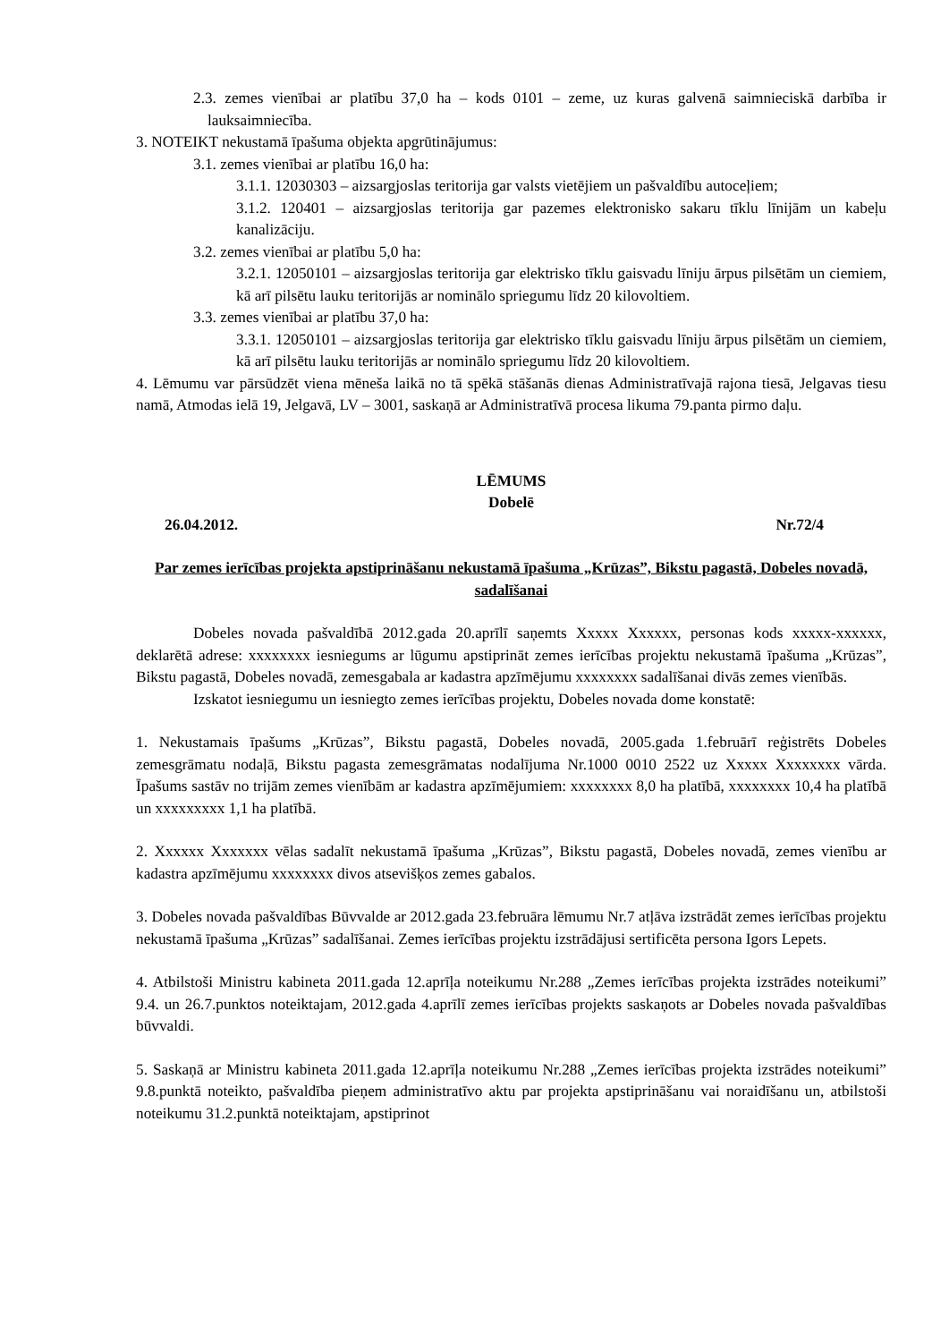2.3. zemes vienībai ar platību 37,0 ha – kods 0101 – zeme, uz kuras galvenā saimnieciskā darbība ir lauksaimniecība.
3. NOTEIKT nekustamā īpašuma objekta apgrūtinājumus:
3.1. zemes vienībai ar platību 16,0 ha:
3.1.1. 12030303 – aizsargjoslas teritorija gar valsts vietējiem un pašvaldību autoceļiem;
3.1.2. 120401 – aizsargjoslas teritorija gar pazemes elektronisko sakaru tīklu līnijām un kabeļu kanalizāciju.
3.2. zemes vienībai ar platību 5,0 ha:
3.2.1. 12050101 – aizsargjoslas teritorija gar elektrisko tīklu gaisvadu līniju ārpus pilsētām un ciemiem, kā arī pilsētu lauku teritorijās ar nominālo spriegumu līdz 20 kilovoltiem.
3.3. zemes vienībai ar platību 37,0 ha:
3.3.1. 12050101 – aizsargjoslas teritorija gar elektrisko tīklu gaisvadu līniju ārpus pilsētām un ciemiem, kā arī pilsētu lauku teritorijās ar nominālo spriegumu līdz 20 kilovoltiem.
4. Lēmumu var pārsūdzēt viena mēneša laikā no tā spēkā stāšanās dienas Administratīvajā rajona tiesā, Jelgavas tiesu namā, Atmodas ielā 19, Jelgavā, LV – 3001, saskaņā ar Administratīvā procesa likuma 79.panta pirmo daļu.
LĒMUMS
Dobelē
26.04.2012. Nr.72/4
Par zemes ierīcības projekta apstiprināšanu nekustamā īpašuma „Krūzas”, Bikstu pagastā, Dobeles novadā, sadalīšanai
Dobeles novada pašvaldībā 2012.gada 20.aprīlī saņemts Xxxxx Xxxxxx, personas kods xxxxx-xxxxxx, deklarētā adrese: xxxxxxxx iesniegums ar lūgumu apstiprināt zemes ierīcības projektu nekustamā īpašuma „Krūzas”, Bikstu pagastā, Dobeles novadā, zemesgabala ar kadastra apzīmējumu xxxxxxxx sadalīšanai divās zemes vienībās.
Izskatot iesniegumu un iesniegto zemes ierīcības projektu, Dobeles novada dome konstatē:
1. Nekustamais īpašums „Krūzas”, Bikstu pagastā, Dobeles novadā, 2005.gada 1.februārī reģistrēts Dobeles zemesgrāmatu nodaļā, Bikstu pagasta zemesgrāmatas nodalījuma Nr.1000 0010 2522 uz Xxxxx Xxxxxxxx vārda. Īpašums sastāv no trijām zemes vienībām ar kadastra apzīmējumiem: xxxxxxxx 8,0 ha platībā, xxxxxxxx 10,4 ha platībā un xxxxxxxxx 1,1 ha platībā.
2. Xxxxxx Xxxxxxx vēlas sadalīt nekustamā īpašuma „Krūzas”, Bikstu pagastā, Dobeles novadā, zemes vienību ar kadastra apzīmējumu xxxxxxxx divos atsevišķos zemes gabalos.
3. Dobeles novada pašvaldības Būvvalde ar 2012.gada 23.februāra lēmumu Nr.7 atļāva izstrādāt zemes ierīcības projektu nekustamā īpašuma „Krūzas” sadalīšanai. Zemes ierīcības projektu izstrādājusi sertificēta persona Igors Lepets.
4. Atbilstoši Ministru kabineta 2011.gada 12.aprīļa noteikumu Nr.288 „Zemes ierīcības projekta izstrādes noteikumi” 9.4. un 26.7.punktos noteiktajam, 2012.gada 4.aprīlī zemes ierīcības projekts saskaņots ar Dobeles novada pašvaldības būvvaldi.
5. Saskaņā ar Ministru kabineta 2011.gada 12.aprīļa noteikumu Nr.288 „Zemes ierīcības projekta izstrādes noteikumi” 9.8.punktā noteikto, pašvaldība pieņem administratīvo aktu par projekta apstiprināšanu vai noraidīšanu un, atbilstoši noteikumu 31.2.punktā noteiktajam, apstiprinot